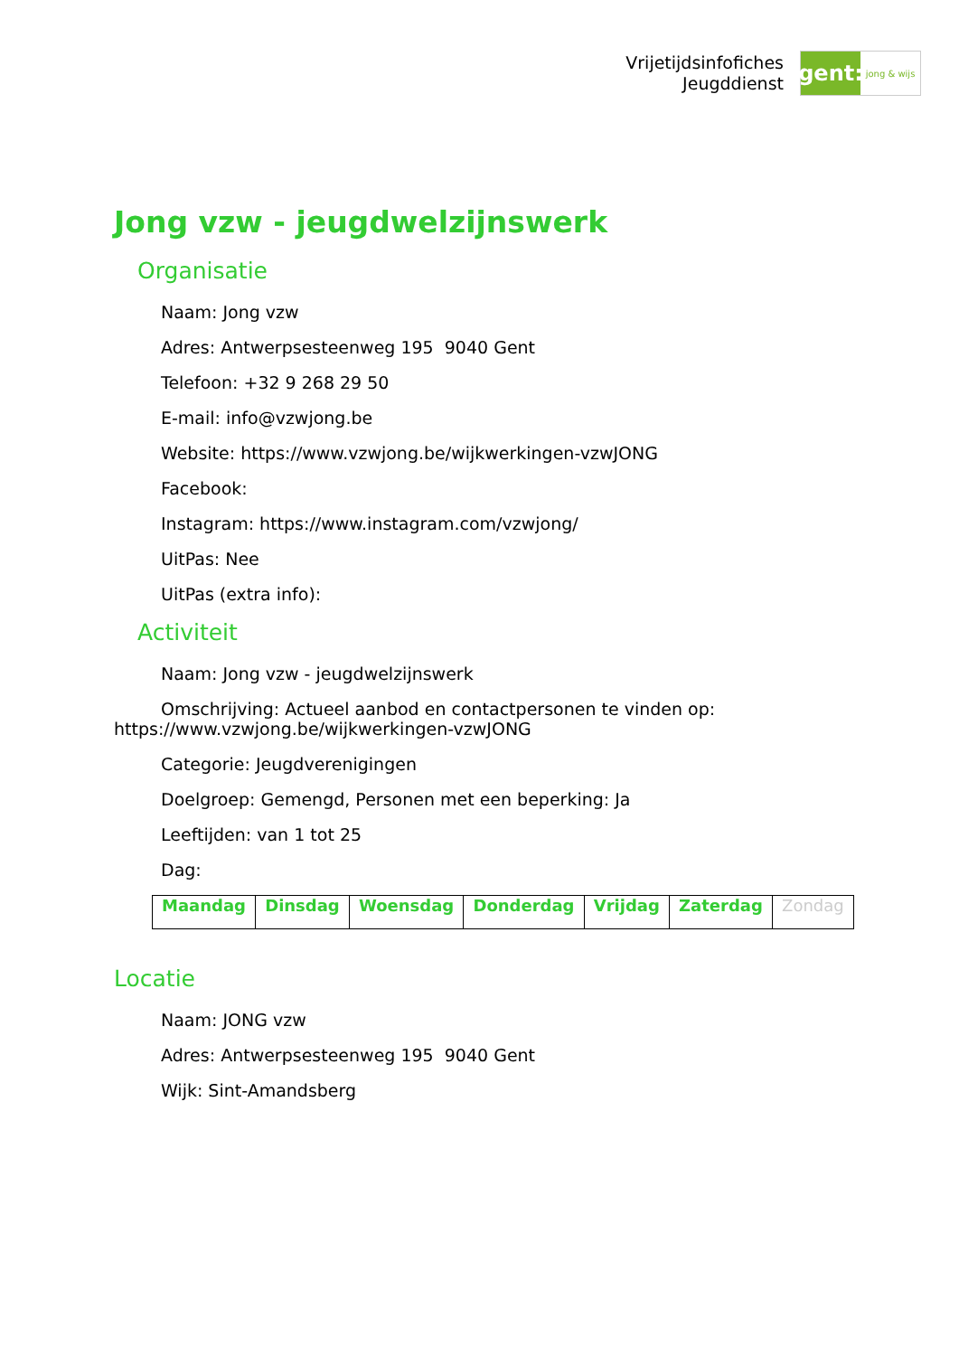Vrijetijdsinfofiches
Jeugddienst
gent:
jong & wijs
Jong vzw - jeugdwelzijnswerk
Organisatie
Naam: Jong vzw
Adres: Antwerpsesteenweg 195 9040 Gent
Telefoon: +32 9 268 29 50
E-mail: info@vzwjong.be
Website: https://www.vzwjong.be/wijkwerkingen-vzwJONG
Facebook:
Instagram: https://www.instagram.com/vzwjong/
UitPas: Nee
UitPas (extra info):
Activiteit
Naam: Jong vzw - jeugdwelzijnswerk
Omschrijving: Actueel aanbod en contactpersonen te vinden op: https://www.vzwjong.be/wijkwerkingen-vzwJONG
Categorie: Jeugdverenigingen
Doelgroep: Gemengd, Personen met een beperking: Ja
Leeftijden: van 1 tot 25
Dag:
| Maandag | Dinsdag | Woensdag | Donderdag | Vrijdag | Zaterdag | Zondag |
Locatie
Naam: JONG vzw
Adres: Antwerpsesteenweg 195 9040 Gent
Wijk: Sint-Amandsberg